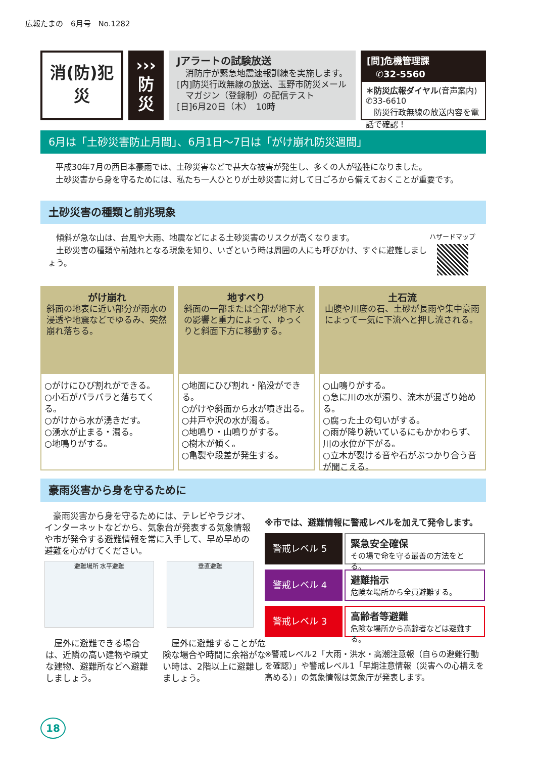広報たまの　6月号　No.1282
消(防)犯
災
›››
防
災
‹‹‹
Jアラートの試験放送
　消防庁が緊急地震速報訓練を実施します。
[内]防災行政無線の放送、玉野市防災メール
　マガジン（登録制）の配信テスト
[日]6月20日（木）　10時
[問]危機管理課
　✆32-5560
＊防災広報ダイヤル(音声案内)
✆33-6610
　防災行政無線の放送内容を電話で確認！
6月は「土砂災害防止月間」、6月1日～7日は「がけ崩れ防災週間」
平成30年7月の西日本豪雨では、土砂災害などで甚大な被害が発生し、多くの人が犠牲になりました。
土砂災害から身を守るためには、私たち一人ひとりが土砂災害に対して日ごろから備えておくことが重要です。
土砂災害の種類と前兆現象
　傾斜が急な山は、台風や大雨、地震などによる土砂災害のリスクが高くなります。
　土砂災害の種類や前触れとなる現象を知り、いざという時は周囲の人にも呼びかけ、すぐに避難しましょう。
ハザードマップ
がけ崩れ
斜面の地表に近い部分が雨水の浸透や地震などでゆるみ、突然崩れ落ちる。
○がけにひび割れができる。
○小石がパラパラと落ちてくる。
○がけから水が湧きだす。
○湧水が止まる・濁る。
○地鳴りがする。
地すべり
斜面の一部または全部が地下水の影響と重力によって、ゆっくりと斜面下方に移動する。
○地面にひび割れ・陥没ができる。
○がけや斜面から水が噴き出る。
○井戸や沢の水が濁る。
○地鳴り・山鳴りがする。
○樹木が傾く。
○亀裂や段差が発生する。
土石流
山腹や川底の石、土砂が長雨や集中豪雨によって一気に下流へと押し流される。
○山鳴りがする。
○急に川の水が濁り、流木が混ざり始める。
○腐った土の匂いがする。
○雨が降り続いているにもかかわらず、川の水位が下がる。
○立木が裂ける音や石がぶつかり合う音が聞こえる。
豪雨災害から身を守るために
　豪雨災害から身を守るためには、テレビやラジオ、インターネットなどから、気象台が発表する気象情報や市が発令する避難情報を常に入手して、早め早めの避難を心がけてください。
避難場所 水平避難 垂直避難
　屋外に避難できる場合は、近隣の高い建物や頑丈な建物、避難所などへ避難しましょう。
　屋外に避難することが危険な場合や時間に余裕がない時は、2階以上に避難しましょう。
※市では、避難情報に警戒レベルを加えて発令します。
警戒レベル 5
緊急安全確保
その場で命を守る最善の方法をとる。
警戒レベル 4
避難指示
危険な場所から全員避難する。
警戒レベル 3
高齢者等避難
危険な場所から高齢者などは避難する。
※警戒レベル2「大雨・洪水・高潮注意報（自らの避難行動を確認）」や警戒レベル1「早期注意情報（災害への心構えを高める）」の気象情報は気象庁が発表します。
18